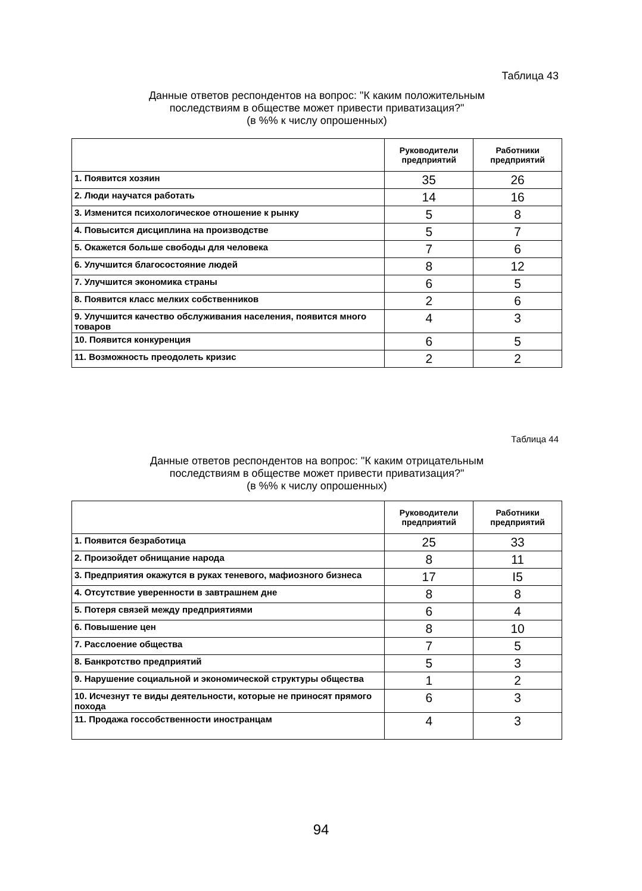Таблица 43
Данные ответов респондентов на вопрос: "К каким положительным
последствиям в обществе может привести приватизация?"
(в %% к числу опрошенных)
| | Руководители предприятий | Работники предприятий |
| --- | --- | --- |
| 1. Появится хозяин | 35 | 26 |
| 2. Люди научатся работать | 14 | 16 |
| 3. Изменится психологическое отношение к рынку | 5 | 8 |
| 4. Повысится дисциплина на производстве | 5 | 7 |
| 5. Окажется больше свободы для человека | 7 | 6 |
| 6. Улучшится благосостояние людей | 8 | 12 |
| 7. Улучшится экономика страны | 6 | 5 |
| 8. Появится класс мелких собственников | 2 | 6 |
| 9. Улучшится качество обслуживания населения, появится много товаров | 4 | 3 |
| 10. Появится конкуренция | 6 | 5 |
| 11. Возможность преодолеть кризис | 2 | 2 |
Таблица 44
Данные ответов респондентов на вопрос: "К каким отрицательным
последствиям в обществе может привести приватизация?"
(в %% к числу опрошенных)
| | Руководители предприятий | Работники предприятий |
| --- | --- | --- |
| 1. Появится безработица | 25 | 33 |
| 2. Произойдет обнищание народа | 8 | 11 |
| 3. Предприятия окажутся в руках теневого, мафиозного бизнеса | 17 | I5 |
| 4. Отсутствие уверенности в завтрашнем дне | 8 | 8 |
| 5. Потеря связей между предприятиями | 6 | 4 |
| 6. Повышение цен | 8 | 10 |
| 7. Расслоение общества | 7 | 5 |
| 8. Банкротство предприятий | 5 | 3 |
| 9. Нарушение социальной и экономической структуры общества | 1 | 2 |
| 10. Исчезнут те виды деятельности, которые не приносят прямого похода | 6 | 3 |
| 11. Продажа госсобственности иностранцам | 4 | 3 |
94